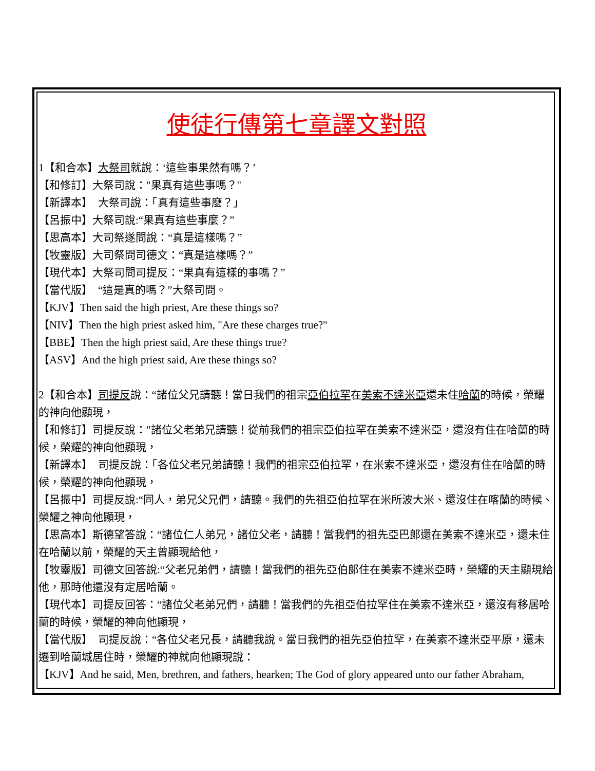使徒行傳第七章譯文對照
1【和合本】大祭司就說：‘這些事果然有嗎？’
【和修訂】大祭司說："果真有這些事嗎？"
【新譯本】　大祭司說：「真有這些事麼？」
【呂振中】大祭司說:“果真有這些事麼？”
【思高本】大司祭遂問說：“真是這樣嗎？”
【牧靈版】大司祭問司德文：“真是這樣嗎？”
【現代本】大祭司問司提反：“果真有這樣的事嗎？”
【當代版】　“這是真的嗎？”大祭司問。
【KJV】Then said the high priest, Are these things so?
【NIV】Then the high priest asked him, "Are these charges true?"
【BBE】Then the high priest said, Are these things true?
【ASV】And the high priest said, Are these things so?
2【和合本】司提反說：“諸位父兄請聽！當日我們的祖宗亞伯拉罕在美索不達米亞還未住哈蘭的時候，榮耀的神向他顯現，
【和修訂】司提反說："諸位父老弟兄請聽！從前我們的祖宗亞伯拉罕在美索不達米亞，還沒有住在哈蘭的時候，榮耀的神向他顯現，
【新譯本】　司提反說：「各位父老兄弟請聽！我們的祖宗亞伯拉罕，在米索不達米亞，還沒有住在哈蘭的時候，榮耀的神向他顯現，
【呂振中】司提反說:“同人，弟兄父兄們，請聽。我們的先祖亞伯拉罕在米所波大米、還沒住在喀蘭的時候、榮耀之神向他顯現，
【思高本】斯德望答說：“諸位仁人弟兄，諸位父老，請聽！當我們的祖先亞巴郎還在美索不達米亞，還未住在哈蘭以前，榮耀的天主曾顯現給他，
【牧靈版】司德文回答說:“父老兄弟們，請聽！當我們的祖先亞伯郎住在美索不達米亞時，榮耀的天主顯現給他，那時他還沒有定居哈蘭。
【現代本】司提反回答：“諸位父老弟兄們，請聽！當我們的先祖亞伯拉罕住在美索不達米亞，還沒有移居哈蘭的時候，榮耀的神向他顯現，
【當代版】　司提反說：“各位父老兄長，請聽我說。當日我們的祖先亞伯拉罕，在美索不達米亞平原，還未遷到哈蘭城居住時，榮耀的神就向他顯現說：
【KJV】And he said, Men, brethren, and fathers, hearken; The God of glory appeared unto our father Abraham,